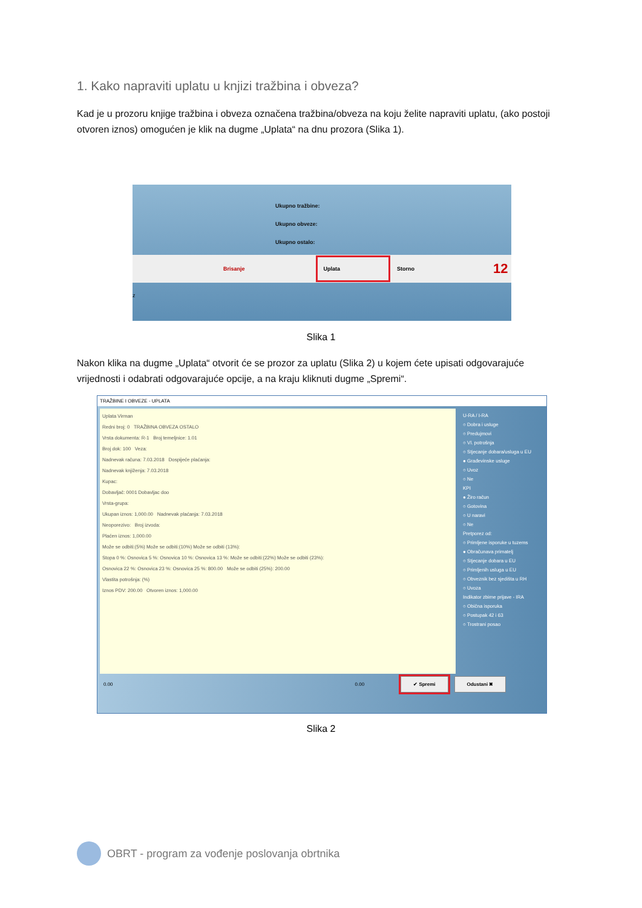1. Kako napraviti uplatu u knjizi tražbina i obveza?
Kad je u prozoru knjige tražbina i obveza označena tražbina/obveza na koju želite napraviti uplatu, (ako postoji otvoren iznos) omogućen je klik na dugme „Uplata“ na dnu prozora (Slika 1).
Ukupno tražbine:
Ukupno obveze:
Ukupno ostalo:
Brisanje Uplata Storno 12
z
Slika 1
Nakon klika na dugme „Uplata“ otvorit će se prozor za uplatu (Slika 2) u kojem ćete upisati odgovarajuće vrijednosti i odabrati odgovarajuće opcije, a na kraju kliknuti dugme „Spremi“.
TRAŽBINE I OBVEZE - UPLATA
Uplata Virman
Redni broj: 0 TRAŽBINA OBVEZA OSTALO
Vrsta dokumenta: R-1 Broj temeljnice: 1.01
Broj dok: 100 Veza:
Nadnevak računa: 7.03.2018 Dospijeće plaćanja:
Nadnevak knjiženja: 7.03.2018
Kupac:
Dobavljač: 0001 Dobavljac doo
Vrsta-grupa:
Ukupan iznos: 1,000.00 Nadnevak plaćanja: 7.03.2018
Neoporezivo: Broj izvoda:
Plaćen iznos: 1,000.00
Može se odbiti:(5%) Može se odbiti:(10%) Može se odbiti (13%):
Stopa 0 %: Osnovica 5 %: Osnovica 10 %: Osnovica 13 %: Može se odbiti:(22%) Može se odbiti (23%):
Osnovica 22 %: Osnovica 23 %: Osnovica 25 %: 800.00 Može se odbiti (25%): 200.00
Vlastita potrošnja: (%)
Iznos PDV: 200.00 Otvoren iznos: 1,000.00
U-RA / I-RA
○ Dobra i usluge
○ Predujmovi
○ Vl. potrošnja
○ Stjecanje dobara/usluga u EU
● Građevinske usluge
○ Uvoz
○ Ne
KPI
● Žiro račun
○ Gotovina
○ U naravi
○ Ne
Pretporez od:
○ Primljene isporuke u tuzems
● Obračunava primatelj
○ Stjecanje dobara u EU
○ Primljenih usluga u EU
○ Obveznik bez sjedišta u RH
○ Uvoza
Indikator zbirne prijave - IRA
○ Obična isporuka
○ Postupak 42 i 63
○ Trostrani posao
0.00 0.00 ✔ Spremi Odustani ✖
Slika 2
OBRT - program za vođenje poslovanja obrtnika